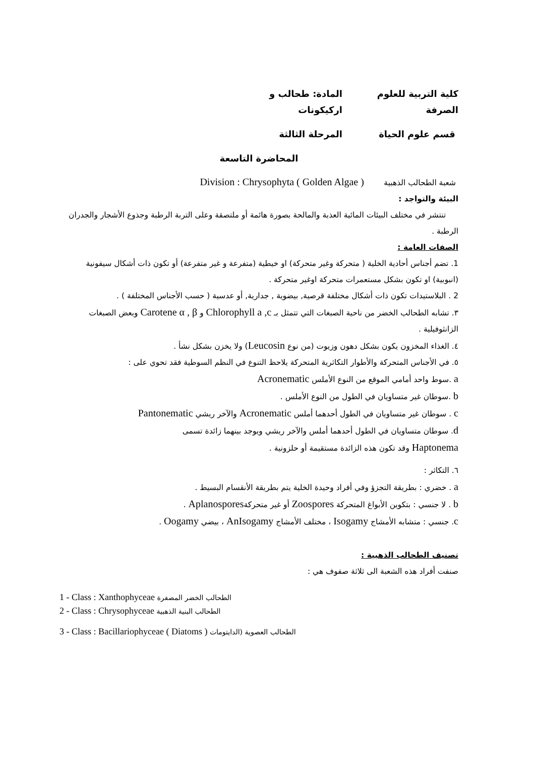كلية التربية للعلوم الصرفة المادة: طحالب و اركيكونات
قسم علوم الحياة المرحلة الثالثة
المحاضرة التاسعة
شعبة الطحالب الذهبية Division : Chrysophyta ( Golden Algae )
البيئة والتواجد :
تنتشر في مختلف البيئات المائية العذبة والمالحة بصورة هائمة أو ملتصقة وعلى التربة الرطبة وجذوع الأشجار والجدران الرطبة .
الصفات العامة :
1. تضم أجناس أحادية الخلية ( متحركة وغير متحركة) او خيطية (متفرعة و غير متفرعة) أو تكون ذات أشكال سيفونية (انبوبية) او تكون بشكل مستعمرات متحركة اوغير متحركة .
2 . البلاستيدات تكون ذات أشكال مختلفة قرصية, بيضوية , جدارية, أو عدسية ( حسب الأجناس المختلفة ) .
٣. تشابه الطحالب الخضر من ناحية الصبغات التي تتمثل بـ Chlorophyll a ,c و Carotene α , β وبعض الصبغات الزانثوفيلية .
٤. الغذاء المخزون يكون بشكل دهون وزيوت (من نوع Leucosin) ولا يخزن بشكل نشأ .
٥. في الأجناس المتحركة والأطوار التكاثرية المتحركة يلاحظ التنوع في النظم السوطية فقد تحوي على :
a .سوط واحد أمامي الموقع من النوع الأملس Acronematic
b .سوطان غير متساويان في الطول من النوع الأملس .
c . سوطان غير متساويان في الطول أحدهما أملس Acronematic والآخر ريشي Pantonematic
d. سوطان متساويان في الطول أحدهما أملس والآخر ريشي ويوجد بينهما زائدة تسمى Haptonema وقد تكون هذه الزائدة مستقيمة أو حلزونية .
٦. التكاثر :
a . خضري : بطريقة التجزؤ وفي أفراد وحيدة الخلية يتم بطريقة الأنقسام البسيط .
b . لا جنسي : بتكوين الأبواغ المتحركة Zoospores أو غير متحركةAplanospores .
c. جنسي : متشابه الأمشاج Isogamy ، مختلف الأمشاج AnIsogamy ، بيضي Oogamy .
تصنيف الطحالب الذهبية :
صنفت أفراد هذه الشعبة الى ثلاثة صفوف هي :
1 - Class : Xanthophyceae الطحالب الخضر المصفرة
2 - Class : Chrysophyceae الطحالب البنية الذهبية
3 - Class : Bacillariophyceae ( Diatoms ) الطحالب العصوية (الدايتومات